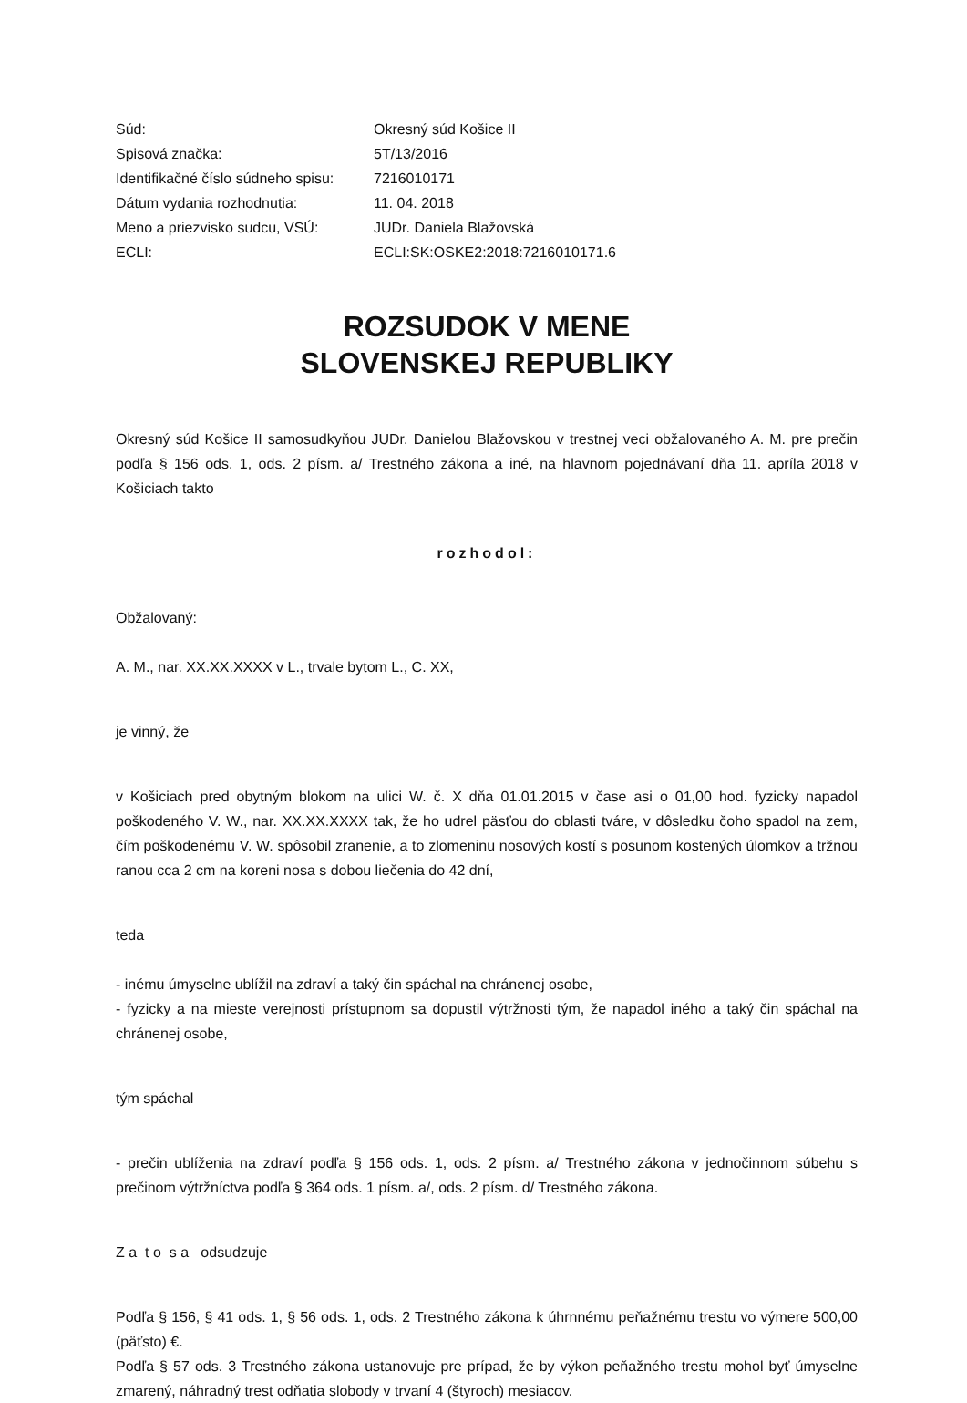| Súd: | Okresný súd Košice II |
| Spisová značka: | 5T/13/2016 |
| Identifikačné číslo súdneho spisu: | 7216010171 |
| Dátum vydania rozhodnutia: | 11. 04. 2018 |
| Meno a priezvisko sudcu, VSÚ: | JUDr. Daniela Blažovská |
| ECLI: | ECLI:SK:OSKE2:2018:7216010171.6 |
ROZSUDOK V MENE
SLOVENSKEJ REPUBLIKY
Okresný súd Košice II samosudkyňou JUDr. Danielou Blažovskou v trestnej veci obžalovaného A. M. pre prečin podľa § 156 ods. 1, ods. 2 písm. a/ Trestného zákona a iné, na hlavnom pojednávaní dňa 11. apríla 2018 v Košiciach takto
rozhodol:
Obžalovaný:
A. M., nar. XX.XX.XXXX v L., trvale bytom L., C. XX,
je vinný, že
v Košiciach pred obytným blokom na ulici W. č. X dňa 01.01.2015 v čase asi o 01,00 hod. fyzicky napadol poškodeného V. W., nar. XX.XX.XXXX tak, že ho udrel päsťou do oblasti tváre, v dôsledku čoho spadol na zem, čím poškodenému V. W. spôsobil zranenie, a to zlomeninu nosových kostí s posunom kostených úlomkov a tržnou ranou cca 2 cm na koreni nosa s dobou liečenia do 42 dní,
teda
- inému úmyselne ublížil na zdraví a taký čin spáchal na chránenej osobe,
- fyzicky a na mieste verejnosti prístupnom sa dopustil výtržnosti tým, že napadol iného a taký čin spáchal na chránenej osobe,
tým spáchal
- prečin ublíženia na zdraví podľa § 156 ods. 1, ods. 2 písm. a/ Trestného zákona v jednočinnom súbehu s prečinom výtržníctva podľa § 364 ods. 1 písm. a/, ods. 2 písm. d/ Trestného zákona.
Z a t o s a odsudzuje
Podľa § 156, § 41 ods. 1, § 56 ods. 1, ods. 2 Trestného zákona k úhrnnému peňažnému trestu vo výmere 500,00 (päťsto) €.
Podľa § 57 ods. 3 Trestného zákona ustanovuje pre prípad, že by výkon peňažného trestu mohol byť úmyselne zmarený, náhradný trest odňatia slobody v trvaní 4 (štyroch) mesiacov.